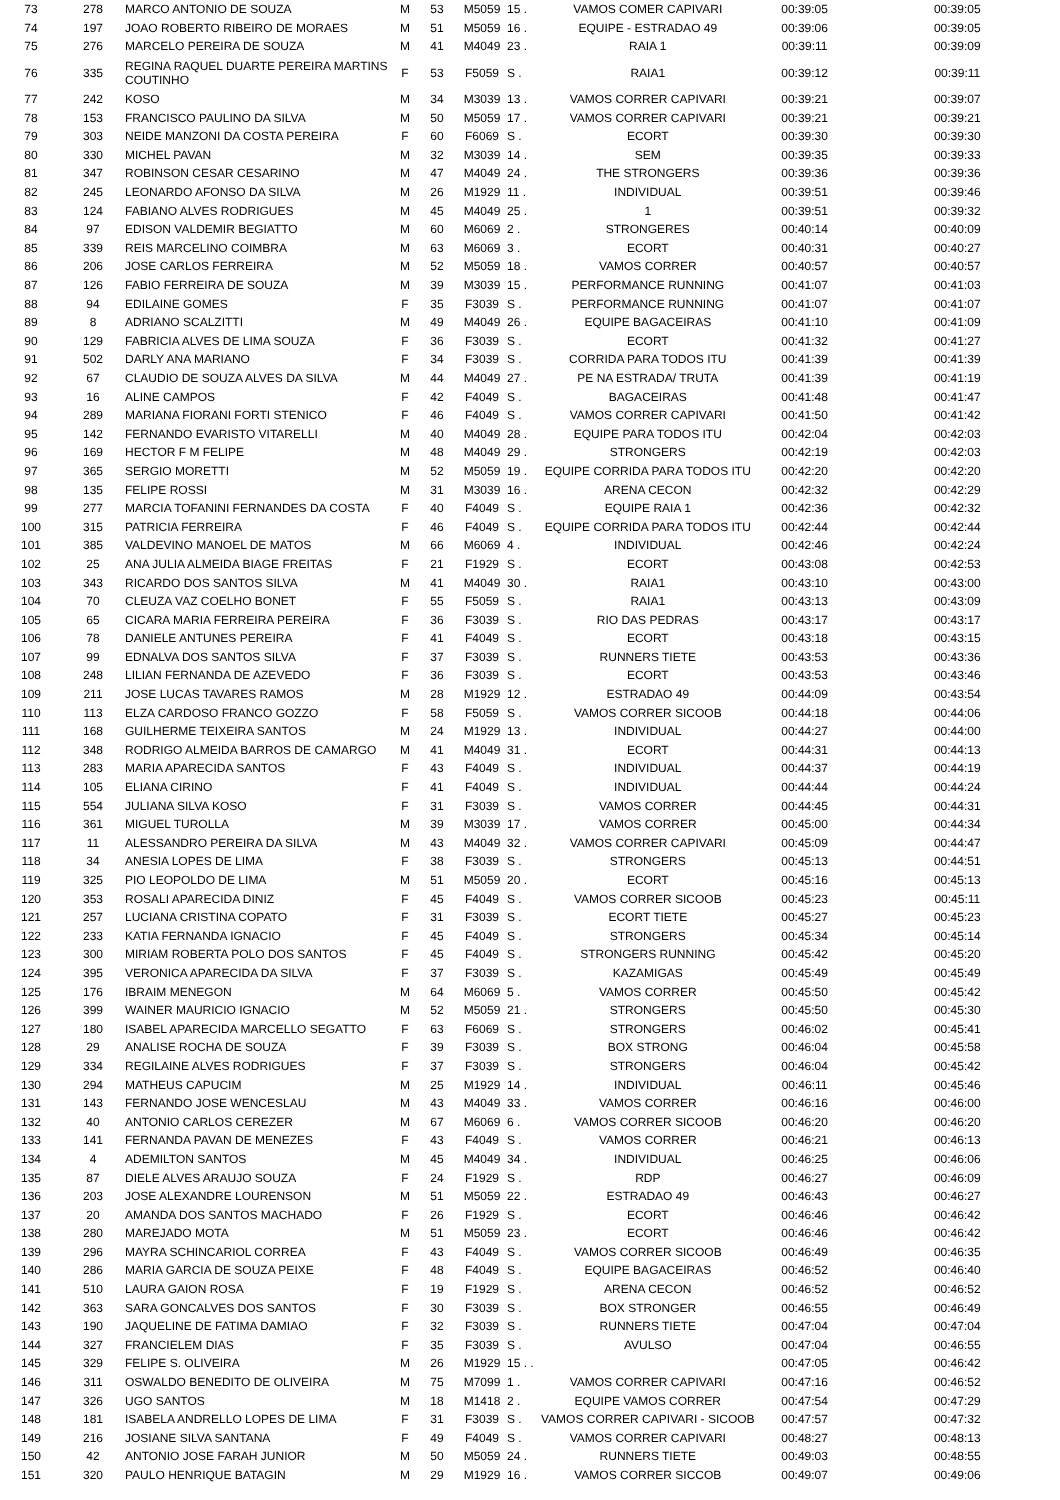| 73 | 278 | MARCO ANTONIO DE SOUZA | M | 53 | M5059 | 15 . | VAMOS COMER CAPIVARI | 00:39:05 | 00:39:05 |
| 74 | 197 | JOAO ROBERTO RIBEIRO DE MORAES | M | 51 | M5059 | 16 . | EQUIPE - ESTRADAO 49 | 00:39:06 | 00:39:05 |
| 75 | 276 | MARCELO PEREIRA DE SOUZA | M | 41 | M4049 | 23 . | RAIA 1 | 00:39:11 | 00:39:09 |
| 76 | 335 | REGINA RAQUEL DUARTE PEREIRA MARTINS COUTINHO | F | 53 | F5059 | S . | RAIA1 | 00:39:12 | 00:39:11 |
| 77 | 242 | KOSO | M | 34 | M3039 | 13 . | VAMOS CORRER CAPIVARI | 00:39:21 | 00:39:07 |
| 78 | 153 | FRANCISCO PAULINO DA SILVA | M | 50 | M5059 | 17 . | VAMOS CORRER CAPIVARI | 00:39:21 | 00:39:21 |
| 79 | 303 | NEIDE MANZONI DA COSTA PEREIRA | F | 60 | F6069 | S . | ECORT | 00:39:30 | 00:39:30 |
| 80 | 330 | MICHEL PAVAN | M | 32 | M3039 | 14 . | SEM | 00:39:35 | 00:39:33 |
| 81 | 347 | ROBINSON CESAR CESARINO | M | 47 | M4049 | 24 . | THE STRONGERS | 00:39:36 | 00:39:36 |
| 82 | 245 | LEONARDO AFONSO DA SILVA | M | 26 | M1929 | 11 . | INDIVIDUAL | 00:39:51 | 00:39:46 |
| 83 | 124 | FABIANO ALVES RODRIGUES | M | 45 | M4049 | 25 . | 1 | 00:39:51 | 00:39:32 |
| 84 | 97 | EDISON VALDEMIR BEGIATTO | M | 60 | M6069 | 2 . | STRONGERES | 00:40:14 | 00:40:09 |
| 85 | 339 | REIS MARCELINO COIMBRA | M | 63 | M6069 | 3 . | ECORT | 00:40:31 | 00:40:27 |
| 86 | 206 | JOSE CARLOS FERREIRA | M | 52 | M5059 | 18 . | VAMOS CORRER | 00:40:57 | 00:40:57 |
| 87 | 126 | FABIO FERREIRA DE SOUZA | M | 39 | M3039 | 15 . | PERFORMANCE RUNNING | 00:41:07 | 00:41:03 |
| 88 | 94 | EDILAINE GOMES | F | 35 | F3039 | S . | PERFORMANCE RUNNING | 00:41:07 | 00:41:07 |
| 89 | 8 | ADRIANO SCALZITTI | M | 49 | M4049 | 26 . | EQUIPE BAGACEIRAS | 00:41:10 | 00:41:09 |
| 90 | 129 | FABRICIA ALVES DE LIMA SOUZA | F | 36 | F3039 | S . | ECORT | 00:41:32 | 00:41:27 |
| 91 | 502 | DARLY ANA MARIANO | F | 34 | F3039 | S . | CORRIDA PARA TODOS ITU | 00:41:39 | 00:41:39 |
| 92 | 67 | CLAUDIO DE SOUZA ALVES DA SILVA | M | 44 | M4049 | 27 . | PE NA ESTRADA/ TRUTA | 00:41:39 | 00:41:19 |
| 93 | 16 | ALINE CAMPOS | F | 42 | F4049 | S . | BAGACEIRAS | 00:41:48 | 00:41:47 |
| 94 | 289 | MARIANA FIORANI FORTI STENICO | F | 46 | F4049 | S . | VAMOS CORRER CAPIVARI | 00:41:50 | 00:41:42 |
| 95 | 142 | FERNANDO EVARISTO VITARELLI | M | 40 | M4049 | 28 . | EQUIPE PARA TODOS ITU | 00:42:04 | 00:42:03 |
| 96 | 169 | HECTOR F M FELIPE | M | 48 | M4049 | 29 . | STRONGERS | 00:42:19 | 00:42:03 |
| 97 | 365 | SERGIO MORETTI | M | 52 | M5059 | 19 . | EQUIPE CORRIDA PARA TODOS ITU | 00:42:20 | 00:42:20 |
| 98 | 135 | FELIPE ROSSI | M | 31 | M3039 | 16 . | ARENA CECON | 00:42:32 | 00:42:29 |
| 99 | 277 | MARCIA TOFANINI FERNANDES DA COSTA | F | 40 | F4049 | S . | EQUIPE RAIA 1 | 00:42:36 | 00:42:32 |
| 100 | 315 | PATRICIA FERREIRA | F | 46 | F4049 | S . | EQUIPE CORRIDA PARA TODOS ITU | 00:42:44 | 00:42:44 |
| 101 | 385 | VALDEVINO MANOEL DE MATOS | M | 66 | M6069 | 4 . | INDIVIDUAL | 00:42:46 | 00:42:24 |
| 102 | 25 | ANA JULIA ALMEIDA BIAGE FREITAS | F | 21 | F1929 | S . | ECORT | 00:43:08 | 00:42:53 |
| 103 | 343 | RICARDO DOS SANTOS SILVA | M | 41 | M4049 | 30 . | RAIA1 | 00:43:10 | 00:43:00 |
| 104 | 70 | CLEUZA VAZ COELHO BONET | F | 55 | F5059 | S . | RAIA1 | 00:43:13 | 00:43:09 |
| 105 | 65 | CICARA MARIA FERREIRA PEREIRA | F | 36 | F3039 | S . | RIO DAS PEDRAS | 00:43:17 | 00:43:17 |
| 106 | 78 | DANIELE ANTUNES PEREIRA | F | 41 | F4049 | S . | ECORT | 00:43:18 | 00:43:15 |
| 107 | 99 | EDNALVA DOS SANTOS SILVA | F | 37 | F3039 | S . | RUNNERS TIETE | 00:43:53 | 00:43:36 |
| 108 | 248 | LILIAN FERNANDA DE AZEVEDO | F | 36 | F3039 | S . | ECORT | 00:43:53 | 00:43:46 |
| 109 | 211 | JOSE LUCAS TAVARES RAMOS | M | 28 | M1929 | 12 . | ESTRADAO 49 | 00:44:09 | 00:43:54 |
| 110 | 113 | ELZA CARDOSO FRANCO GOZZO | F | 58 | F5059 | S . | VAMOS CORRER SICOOB | 00:44:18 | 00:44:06 |
| 111 | 168 | GUILHERME TEIXEIRA SANTOS | M | 24 | M1929 | 13 . | INDIVIDUAL | 00:44:27 | 00:44:00 |
| 112 | 348 | RODRIGO ALMEIDA BARROS DE CAMARGO | M | 41 | M4049 | 31 . | ECORT | 00:44:31 | 00:44:13 |
| 113 | 283 | MARIA APARECIDA SANTOS | F | 43 | F4049 | S . | INDIVIDUAL | 00:44:37 | 00:44:19 |
| 114 | 105 | ELIANA CIRINO | F | 41 | F4049 | S . | INDIVIDUAL | 00:44:44 | 00:44:24 |
| 115 | 554 | JULIANA SILVA KOSO | F | 31 | F3039 | S . | VAMOS CORRER | 00:44:45 | 00:44:31 |
| 116 | 361 | MIGUEL TUROLLA | M | 39 | M3039 | 17 . | VAMOS CORRER | 00:45:00 | 00:44:34 |
| 117 | 11 | ALESSANDRO PEREIRA DA SILVA | M | 43 | M4049 | 32 . | VAMOS CORRER CAPIVARI | 00:45:09 | 00:44:47 |
| 118 | 34 | ANESIA LOPES DE LIMA | F | 38 | F3039 | S . | STRONGERS | 00:45:13 | 00:44:51 |
| 119 | 325 | PIO LEOPOLDO DE LIMA | M | 51 | M5059 | 20 . | ECORT | 00:45:16 | 00:45:13 |
| 120 | 353 | ROSALI APARECIDA DINIZ | F | 45 | F4049 | S . | VAMOS CORRER SICOOB | 00:45:23 | 00:45:11 |
| 121 | 257 | LUCIANA CRISTINA COPATO | F | 31 | F3039 | S . | ECORT TIETE | 00:45:27 | 00:45:23 |
| 122 | 233 | KATIA FERNANDA IGNACIO | F | 45 | F4049 | S . | STRONGERS | 00:45:34 | 00:45:14 |
| 123 | 300 | MIRIAM ROBERTA POLO DOS SANTOS | F | 45 | F4049 | S . | STRONGERS RUNNING | 00:45:42 | 00:45:20 |
| 124 | 395 | VERONICA APARECIDA DA SILVA | F | 37 | F3039 | S . | KAZAMIGAS | 00:45:49 | 00:45:49 |
| 125 | 176 | IBRAIM MENEGON | M | 64 | M6069 | 5 . | VAMOS CORRER | 00:45:50 | 00:45:42 |
| 126 | 399 | WAINER MAURICIO IGNACIO | M | 52 | M5059 | 21 . | STRONGERS | 00:45:50 | 00:45:30 |
| 127 | 180 | ISABEL APARECIDA MARCELLO SEGATTO | F | 63 | F6069 | S . | STRONGERS | 00:46:02 | 00:45:41 |
| 128 | 29 | ANALISE ROCHA DE SOUZA | F | 39 | F3039 | S . | BOX STRONG | 00:46:04 | 00:45:58 |
| 129 | 334 | REGILAINE ALVES RODRIGUES | F | 37 | F3039 | S . | STRONGERS | 00:46:04 | 00:45:42 |
| 130 | 294 | MATHEUS CAPUCIM | M | 25 | M1929 | 14 . | INDIVIDUAL | 00:46:11 | 00:45:46 |
| 131 | 143 | FERNANDO JOSE WENCESLAU | M | 43 | M4049 | 33 . | VAMOS CORRER | 00:46:16 | 00:46:00 |
| 132 | 40 | ANTONIO CARLOS CEREZER | M | 67 | M6069 | 6 . | VAMOS CORRER SICOOB | 00:46:20 | 00:46:20 |
| 133 | 141 | FERNANDA PAVAN DE MENEZES | F | 43 | F4049 | S . | VAMOS CORRER | 00:46:21 | 00:46:13 |
| 134 | 4 | ADEMILTON SANTOS | M | 45 | M4049 | 34 . | INDIVIDUAL | 00:46:25 | 00:46:06 |
| 135 | 87 | DIELE ALVES ARAUJO SOUZA | F | 24 | F1929 | S . | RDP | 00:46:27 | 00:46:09 |
| 136 | 203 | JOSE ALEXANDRE LOURENSON | M | 51 | M5059 | 22 . | ESTRADAO 49 | 00:46:43 | 00:46:27 |
| 137 | 20 | AMANDA DOS SANTOS MACHADO | F | 26 | F1929 | S . | ECORT | 00:46:46 | 00:46:42 |
| 138 | 280 | MAREJADO MOTA | M | 51 | M5059 | 23 . | ECORT | 00:46:46 | 00:46:42 |
| 139 | 296 | MAYRA SCHINCARIOL CORREA | F | 43 | F4049 | S . | VAMOS CORRER SICOOB | 00:46:49 | 00:46:35 |
| 140 | 286 | MARIA GARCIA DE SOUZA PEIXE | F | 48 | F4049 | S . | EQUIPE BAGACEIRAS | 00:46:52 | 00:46:40 |
| 141 | 510 | LAURA GAION ROSA | F | 19 | F1929 | S . | ARENA CECON | 00:46:52 | 00:46:52 |
| 142 | 363 | SARA GONCALVES DOS SANTOS | F | 30 | F3039 | S . | BOX STRONGER | 00:46:55 | 00:46:49 |
| 143 | 190 | JAQUELINE DE FATIMA DAMIAO | F | 32 | F3039 | S . | RUNNERS TIETE | 00:47:04 | 00:47:04 |
| 144 | 327 | FRANCIELEM DIAS | F | 35 | F3039 | S . | AVULSO | 00:47:04 | 00:46:55 |
| 145 | 329 | FELIPE S. OLIVEIRA | M | 26 | M1929 | 15 . . | | 00:47:05 | 00:46:42 |
| 146 | 311 | OSWALDO BENEDITO DE OLIVEIRA | M | 75 | M7099 | 1 . | VAMOS CORRER CAPIVARI | 00:47:16 | 00:46:52 |
| 147 | 326 | UGO SANTOS | M | 18 | M1418 | 2 . | EQUIPE VAMOS CORRER | 00:47:54 | 00:47:29 |
| 148 | 181 | ISABELA ANDRELLO LOPES DE LIMA | F | 31 | F3039 | S . | VAMOS CORRER CAPIVARI - SICOOB | 00:47:57 | 00:47:32 |
| 149 | 216 | JOSIANE SILVA SANTANA | F | 49 | F4049 | S . | VAMOS CORRER CAPIVARI | 00:48:27 | 00:48:13 |
| 150 | 42 | ANTONIO JOSE FARAH JUNIOR | M | 50 | M5059 | 24 . | RUNNERS TIETE | 00:49:03 | 00:48:55 |
| 151 | 320 | PAULO HENRIQUE BATAGIN | M | 29 | M1929 | 16 . | VAMOS CORRER SICCOB | 00:49:07 | 00:49:06 |